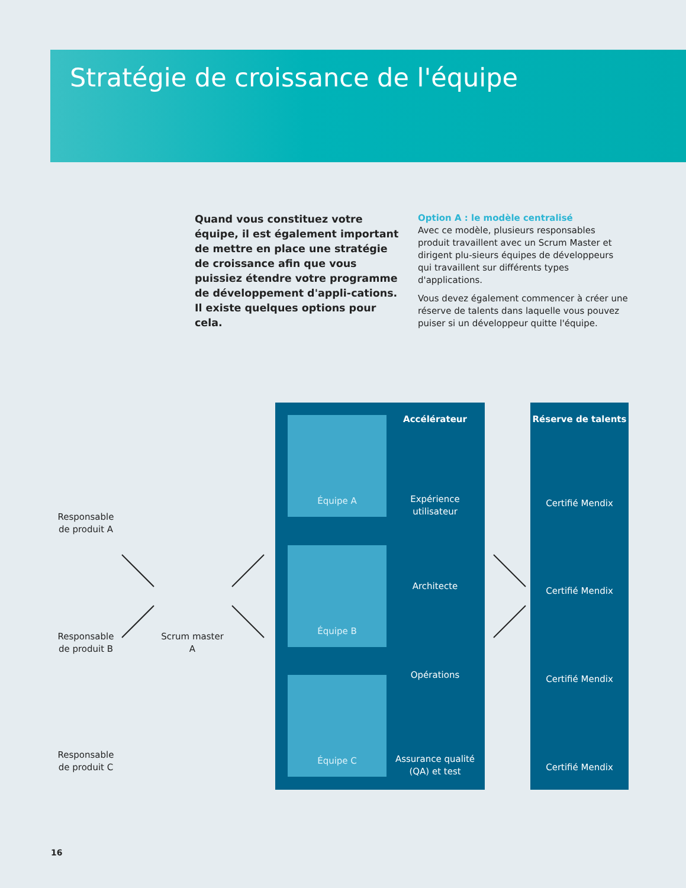Stratégie de croissance de l'équipe
Quand vous constituez votre équipe, il est également important de mettre en place une stratégie de croissance afin que vous puissiez étendre votre programme de développement d'appli-cations. Il existe quelques options pour cela.
Option A : le modèle centralisé
Avec ce modèle, plusieurs responsables produit travaillent avec un Scrum Master et dirigent plu-sieurs équipes de développeurs qui travaillent sur différents types d'applications.
Vous devez également commencer à créer une réserve de talents dans laquelle vous pouvez puiser si un développeur quitte l'équipe.
Responsable de produit A
Responsable de produit B
Responsable de produit C
Scrum master A
Équipe A
Équipe B
Équipe C
Accélérateur
Expérience utilisateur
Architecte
Opérations
Assurance qualité (QA) et test
Réserve de talents
Certifié Mendix
Certifié Mendix
Certifié Mendix
Certifié Mendix
16